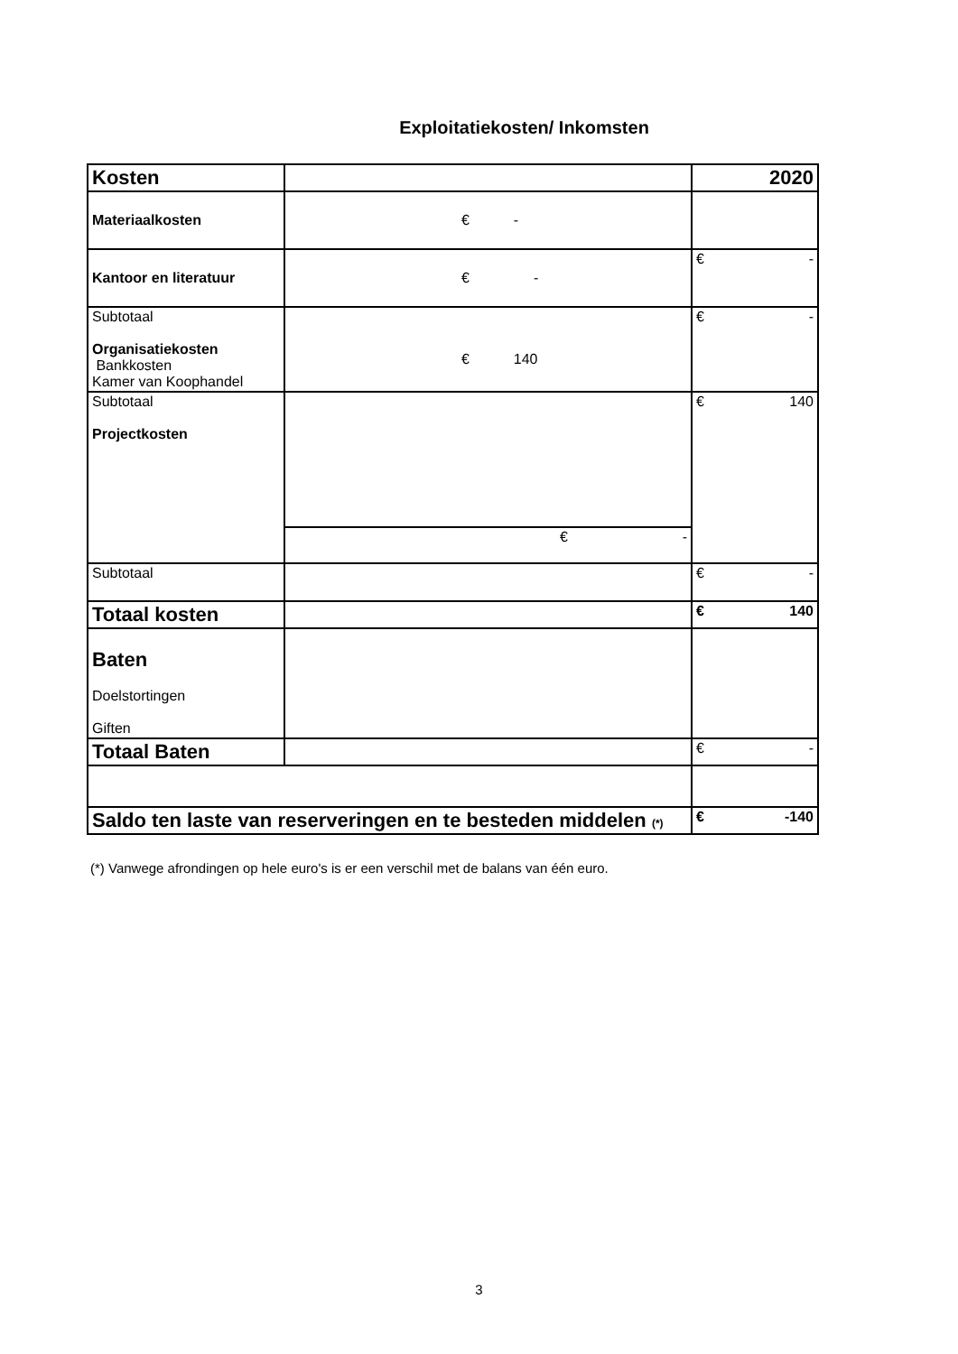Exploitatiekosten/ Inkomsten
| Kosten | | 2020 |
| Materiaalkosten | € - | |
| Kantoor en literatuur | € - | € - |
| Subtotaal Organisatiekosten Bankkosten Kamer van Koophandel | € 140 | € - |
| Subtotaal Projectkosten | | € 140 |
| | € - | |
| Subtotaal | | € - |
| Totaal kosten | | € 140 |
| Baten Doelstortingen Giften | | |
| Totaal Baten | | € - |
| Saldo ten laste van reserveringen en te besteden middelen (*) | | € -140 |
(*) Vanwege afrondingen op hele euro's is er een verschil met de balans van één euro.
3